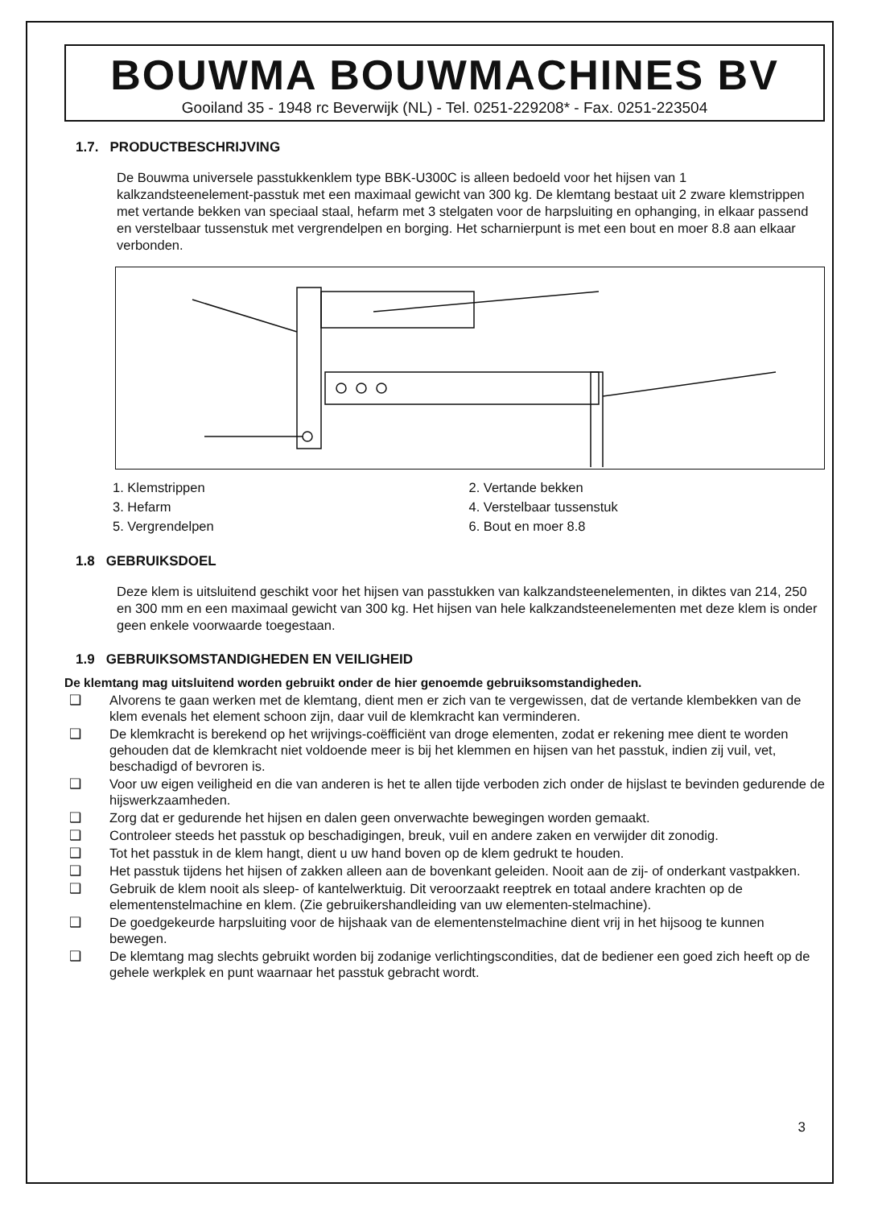BOUWMA BOUWMACHINES BV
Gooiland 35 - 1948 rc Beverwijk (NL) - Tel. 0251-229208* - Fax. 0251-223504
1.7. PRODUCTBESCHRIJVING
De Bouwma universele passtukkenklem type BBK-U300C is alleen bedoeld voor het hijsen van 1 kalkzandsteenelement-passtuk met een maximaal gewicht van 300 kg. De klemtang bestaat uit 2 zware klemstrippen met vertande bekken van speciaal staal, hefarm met 3 stelgaten voor de harpsluiting en ophanging, in elkaar passend en verstelbaar tussenstuk met vergrendelpen en borging. Het scharnierpunt is met een bout en moer 8.8 aan elkaar verbonden.
1. Klemstrippen
3. Hefarm
5. Vergrendelpen
2. Vertande bekken
4. Verstelbaar tussenstuk
6. Bout en moer 8.8
1.8 GEBRUIKSDOEL
Deze klem is uitsluitend geschikt voor het hijsen van passtukken van kalkzandsteenelementen, in diktes van 214, 250 en 300 mm en een maximaal gewicht van 300 kg. Het hijsen van hele kalkzandsteenelementen met deze klem is onder geen enkele voorwaarde toegestaan.
1.9 GEBRUIKSOMSTANDIGHEDEN EN VEILIGHEID
De klemtang mag uitsluitend worden gebruikt onder de hier genoemde gebruiksomstandigheden.
❑ Alvorens te gaan werken met de klemtang, dient men er zich van te vergewissen, dat de vertande klembekken van de klem evenals het element schoon zijn, daar vuil de klemkracht kan verminderen.
❑ De klemkracht is berekend op het wrijvings-coëfficiënt van droge elementen, zodat er rekening mee dient te worden gehouden dat de klemkracht niet voldoende meer is bij het klemmen en hijsen van het passtuk, indien zij vuil, vet, beschadigd of bevroren is.
❑ Voor uw eigen veiligheid en die van anderen is het te allen tijde verboden zich onder de hijslast te bevinden gedurende de hijswerkzaamheden.
❑ Zorg dat er gedurende het hijsen en dalen geen onverwachte bewegingen worden gemaakt.
❑ Controleer steeds het passtuk op beschadigingen, breuk, vuil en andere zaken en verwijder dit zonodig.
❑ Tot het passtuk in de klem hangt, dient u uw hand boven op de klem gedrukt te houden.
❑ Het passtuk tijdens het hijsen of zakken alleen aan de bovenkant geleiden. Nooit aan de zij- of onderkant vastpakken.
❑ Gebruik de klem nooit als sleep- of kantelwerktuig. Dit veroorzaakt reeptrek en totaal andere krachten op de elementenstelmachine en klem. (Zie gebruikershandleiding van uw elementen-stelmachine).
❑ De goedgekeurde harpsluiting voor de hijshaak van de elementenstelmachine dient vrij in het hijsoog te kunnen bewegen.
❑ De klemtang mag slechts gebruikt worden bij zodanige verlichtingscondities, dat de bediener een goed zich heeft op de gehele werkplek en punt waarnaar het passtuk gebracht wordt.
3